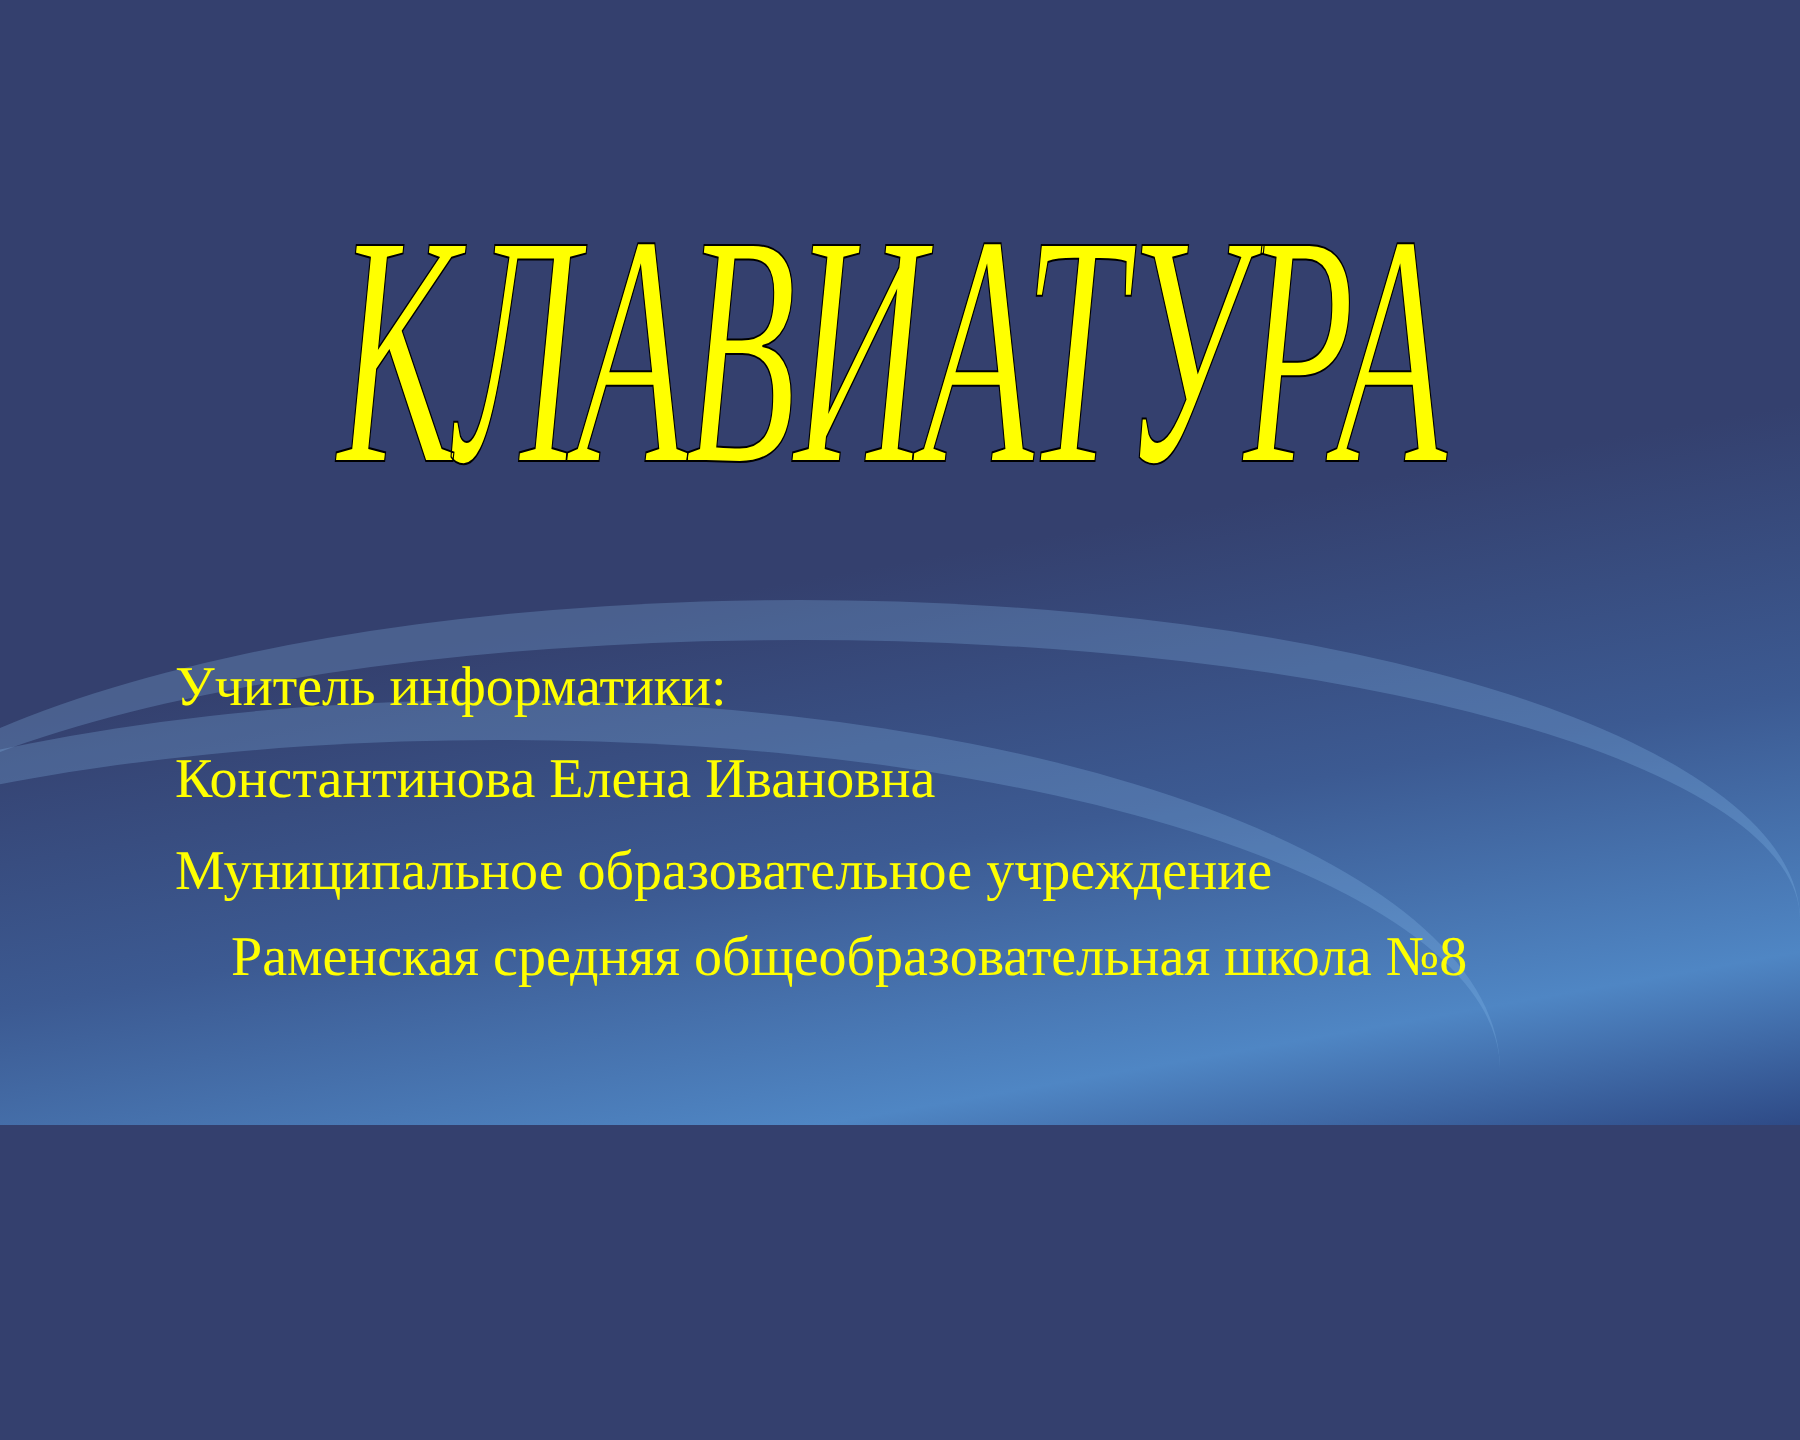КЛАВИАТУРА
Учитель информатики:
Константинова Елена Ивановна
Муниципальное образовательное учреждение
Раменская средняя общеобразовательная школа №8